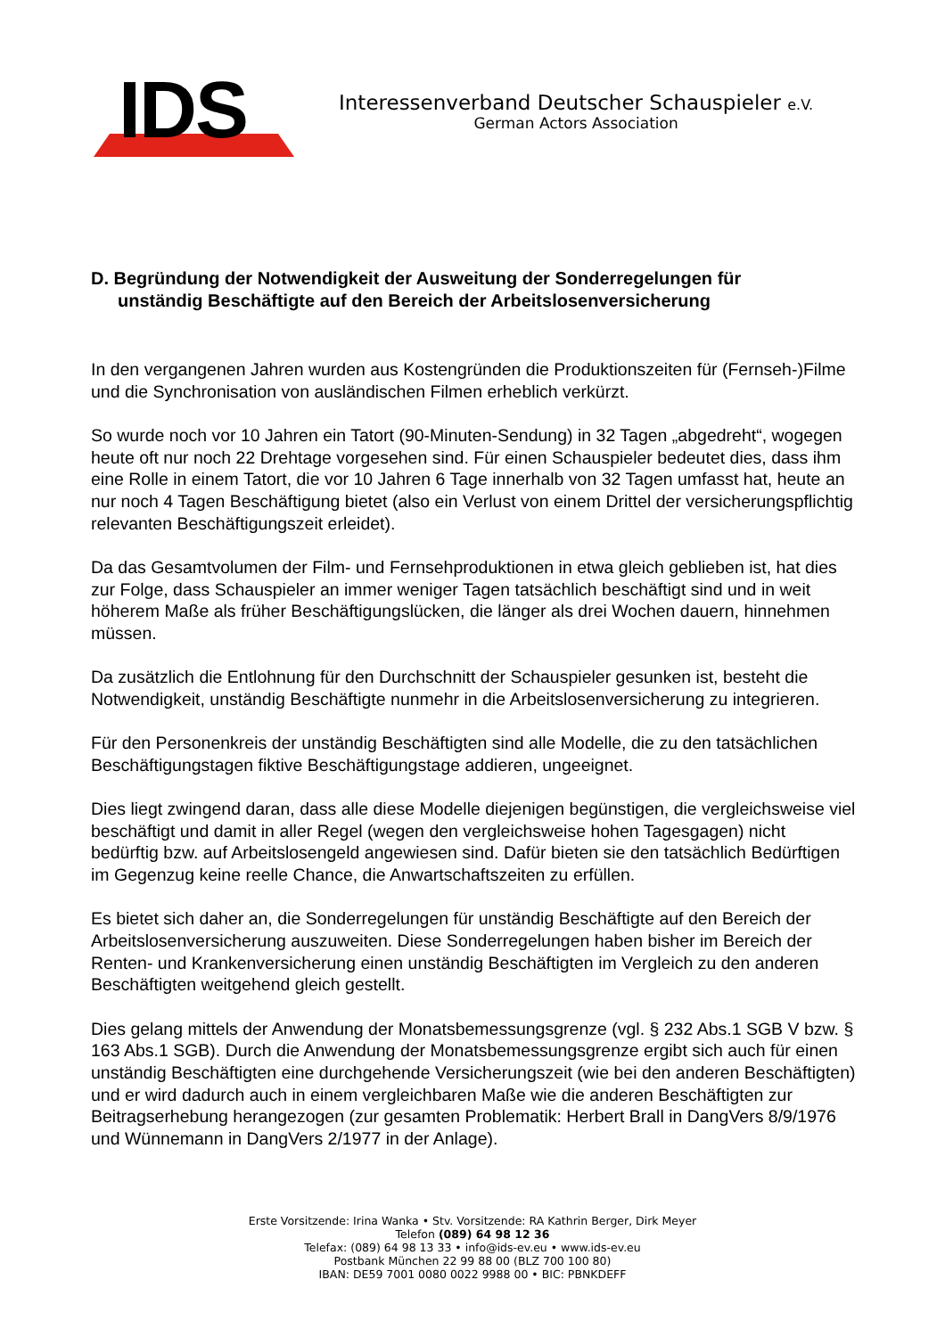IDS
Interessenverband Deutscher Schauspieler e.V.
German Actors Association
D. Begründung der Notwendigkeit der Ausweitung der Sonderregelungen für
unständig Beschäftigte auf den Bereich der Arbeitslosenversicherung
In den vergangenen Jahren wurden aus Kostengründen die Produktionszeiten für (Fernseh-)Filme und die Synchronisation von ausländischen Filmen erheblich verkürzt.
So wurde noch vor 10 Jahren ein Tatort (90-Minuten-Sendung) in 32 Tagen „abgedreht“, wogegen heute oft nur noch 22 Drehtage vorgesehen sind. Für einen Schauspieler bedeutet dies, dass ihm eine Rolle in einem Tatort, die vor 10 Jahren 6 Tage innerhalb von 32 Tagen umfasst hat, heute an nur noch 4 Tagen Beschäftigung bietet (also ein Verlust von einem Drittel der versicherungspflichtig relevanten Beschäftigungszeit erleidet).
Da das Gesamtvolumen der Film- und Fernsehproduktionen in etwa gleich geblieben ist, hat dies zur Folge, dass Schauspieler an immer weniger Tagen tatsächlich beschäftigt sind und in weit höherem Maße als früher Beschäftigungslücken, die länger als drei Wochen dauern, hinnehmen müssen.
Da zusätzlich die Entlohnung für den Durchschnitt der Schauspieler gesunken ist, besteht die Notwendigkeit, unständig Beschäftigte nunmehr in die Arbeitslosenversicherung zu integrieren.
Für den Personenkreis der unständig Beschäftigten sind alle Modelle, die zu den tatsächlichen Beschäftigungstagen fiktive Beschäftigungstage addieren, ungeeignet.
Dies liegt zwingend daran, dass alle diese Modelle diejenigen begünstigen, die vergleichsweise viel beschäftigt und damit in aller Regel (wegen den vergleichsweise hohen Tagesgagen) nicht bedürftig bzw. auf Arbeitslosengeld angewiesen sind. Dafür bieten sie den tatsächlich Bedürftigen im Gegenzug keine reelle Chance, die Anwartschaftszeiten zu erfüllen.
Es bietet sich daher an, die Sonderregelungen für unständig Beschäftigte auf den Bereich der Arbeitslosenversicherung auszuweiten. Diese Sonderregelungen haben bisher im Bereich der Renten- und Krankenversicherung einen unständig Beschäftigten im Vergleich zu den anderen Beschäftigten weitgehend gleich gestellt.
Dies gelang mittels der Anwendung der Monatsbemessungsgrenze (vgl. § 232 Abs.1 SGB V bzw. § 163 Abs.1 SGB). Durch die Anwendung der Monatsbemessungsgrenze ergibt sich auch für einen unständig Beschäftigten eine durchgehende Versicherungszeit (wie bei den anderen Beschäftigten) und er wird dadurch auch in einem vergleichbaren Maße wie die anderen Beschäftigten zur Beitragserhebung herangezogen (zur gesamten Problematik: Herbert Brall in DangVers 8/9/1976 und Wünnemann in DangVers 2/1977 in der Anlage).
Erste Vorsitzende: Irina Wanka • Stv. Vorsitzende: RA Kathrin Berger, Dirk Meyer
Telefon (089) 64 98 12 36
Telefax: (089) 64 98 13 33 • info@ids-ev.eu • www.ids-ev.eu
Postbank München 22 99 88 00 (BLZ 700 100 80)
IBAN: DE59 7001 0080 0022 9988 00 • BIC: PBNKDEFF